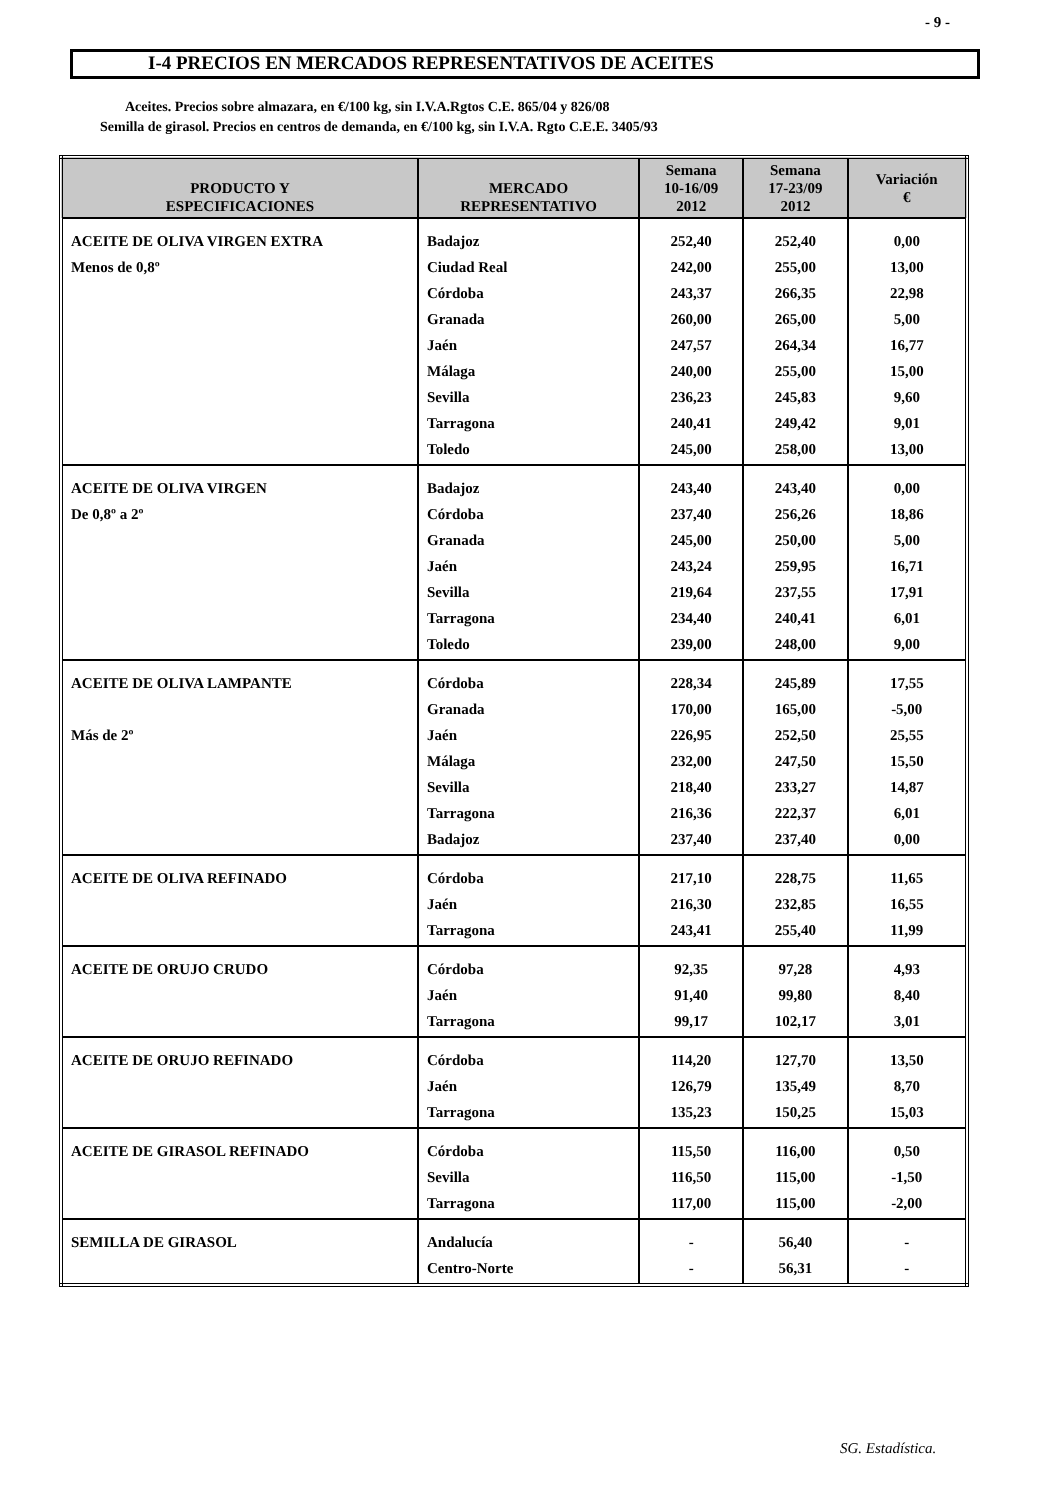- 9 -
I-4 PRECIOS EN MERCADOS REPRESENTATIVOS DE ACEITES
Aceites. Precios sobre almazara, en €/100 kg, sin I.V.A.Rgtos C.E. 865/04 y 826/08
Semilla de girasol. Precios en centros de demanda, en €/100 kg, sin I.V.A. Rgto C.E.E. 3405/93
| PRODUCTO Y ESPECIFICACIONES | MERCADO REPRESENTATIVO | Semana 10-16/09 2012 | Semana 17-23/09 2012 | Variación € |
| --- | --- | --- | --- | --- |
| ACEITE DE OLIVA VIRGEN EXTRA | Badajoz | 252,40 | 252,40 | 0,00 |
| Menos de 0,8º | Ciudad Real | 242,00 | 255,00 | 13,00 |
| | Córdoba | 243,37 | 266,35 | 22,98 |
| | Granada | 260,00 | 265,00 | 5,00 |
| | Jaén | 247,57 | 264,34 | 16,77 |
| | Málaga | 240,00 | 255,00 | 15,00 |
| | Sevilla | 236,23 | 245,83 | 9,60 |
| | Tarragona | 240,41 | 249,42 | 9,01 |
| | Toledo | 245,00 | 258,00 | 13,00 |
| ACEITE DE OLIVA VIRGEN | Badajoz | 243,40 | 243,40 | 0,00 |
| De 0,8º a 2º | Córdoba | 237,40 | 256,26 | 18,86 |
| | Granada | 245,00 | 250,00 | 5,00 |
| | Jaén | 243,24 | 259,95 | 16,71 |
| | Sevilla | 219,64 | 237,55 | 17,91 |
| | Tarragona | 234,40 | 240,41 | 6,01 |
| | Toledo | 239,00 | 248,00 | 9,00 |
| ACEITE DE OLIVA LAMPANTE | Córdoba | 228,34 | 245,89 | 17,55 |
| | Granada | 170,00 | 165,00 | -5,00 |
| Más de 2º | Jaén | 226,95 | 252,50 | 25,55 |
| | Málaga | 232,00 | 247,50 | 15,50 |
| | Sevilla | 218,40 | 233,27 | 14,87 |
| | Tarragona | 216,36 | 222,37 | 6,01 |
| | Badajoz | 237,40 | 237,40 | 0,00 |
| ACEITE DE OLIVA REFINADO | Córdoba | 217,10 | 228,75 | 11,65 |
| | Jaén | 216,30 | 232,85 | 16,55 |
| | Tarragona | 243,41 | 255,40 | 11,99 |
| ACEITE DE ORUJO CRUDO | Córdoba | 92,35 | 97,28 | 4,93 |
| | Jaén | 91,40 | 99,80 | 8,40 |
| | Tarragona | 99,17 | 102,17 | 3,01 |
| ACEITE DE ORUJO REFINADO | Córdoba | 114,20 | 127,70 | 13,50 |
| | Jaén | 126,79 | 135,49 | 8,70 |
| | Tarragona | 135,23 | 150,25 | 15,03 |
| ACEITE DE GIRASOL REFINADO | Córdoba | 115,50 | 116,00 | 0,50 |
| | Sevilla | 116,50 | 115,00 | -1,50 |
| | Tarragona | 117,00 | 115,00 | -2,00 |
| SEMILLA DE GIRASOL | Andalucía | - | 56,40 | - |
| | Centro-Norte | - | 56,31 | - |
SG. Estadística.